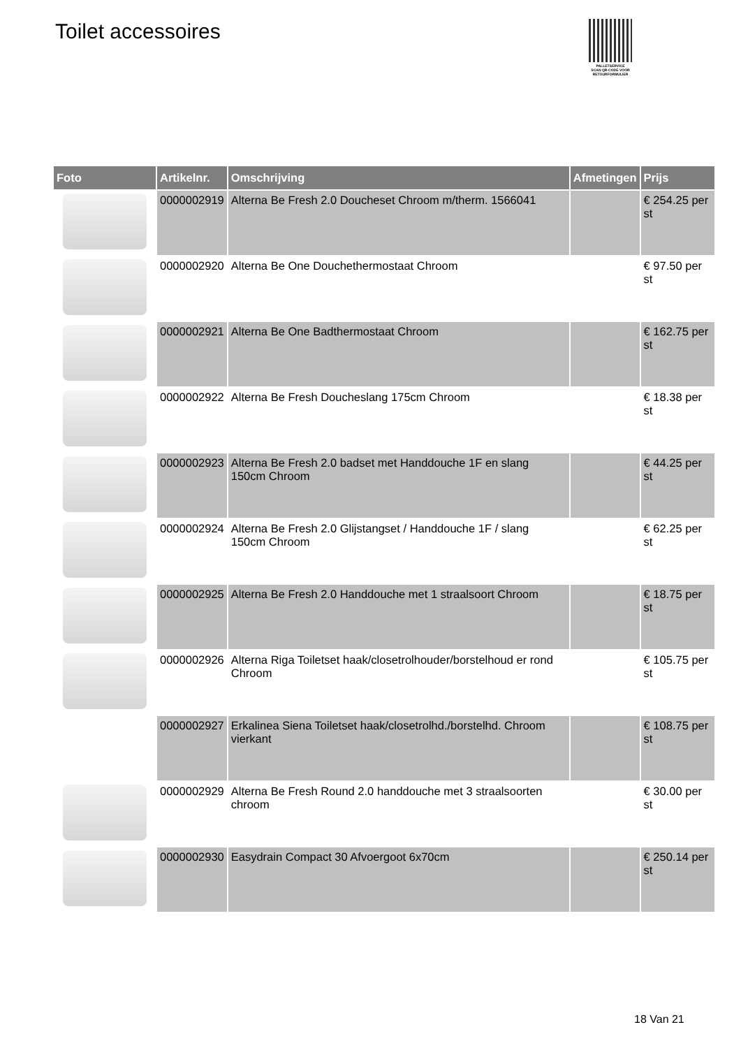Toilet accessoires
PALLETSERVICE
SCAN QR-CODE VOOR RETOURFORMULIER
| Foto | Artikelnr. | Omschrijving | Afmetingen | Prijs |
| --- | --- | --- | --- | --- |
| | 0000002919 | Alterna Be Fresh 2.0 Doucheset Chroom m/therm. 1566041 | | € 254.25 per st |
| | 0000002920 | Alterna Be One Douchethermostaat Chroom | | € 97.50 per st |
| | 0000002921 | Alterna Be One Badthermostaat Chroom | | € 162.75 per st |
| | 0000002922 | Alterna Be Fresh Doucheslang 175cm Chroom | | € 18.38 per st |
| | 0000002923 | Alterna Be Fresh 2.0 badset met Handdouche 1F en slang 150cm Chroom | | € 44.25 per st |
| | 0000002924 | Alterna Be Fresh 2.0 Glijstangset / Handdouche 1F / slang 150cm Chroom | | € 62.25 per st |
| | 0000002925 | Alterna Be Fresh 2.0 Handdouche met 1 straalsoort Chroom | | € 18.75 per st |
| | 0000002926 | Alterna Riga Toiletset haak/closetrolhouder/borstelhoud er rond Chroom | | € 105.75 per st |
| | 0000002927 | Erkalinea Siena Toiletset haak/closetrolhd./borstelhd. Chroom vierkant | | € 108.75 per st |
| | 0000002929 | Alterna Be Fresh Round 2.0 handdouche met 3 straalsoorten chroom | | € 30.00 per st |
| | 0000002930 | Easydrain Compact 30 Afvoergoot 6x70cm | | € 250.14 per st |
18 Van 21